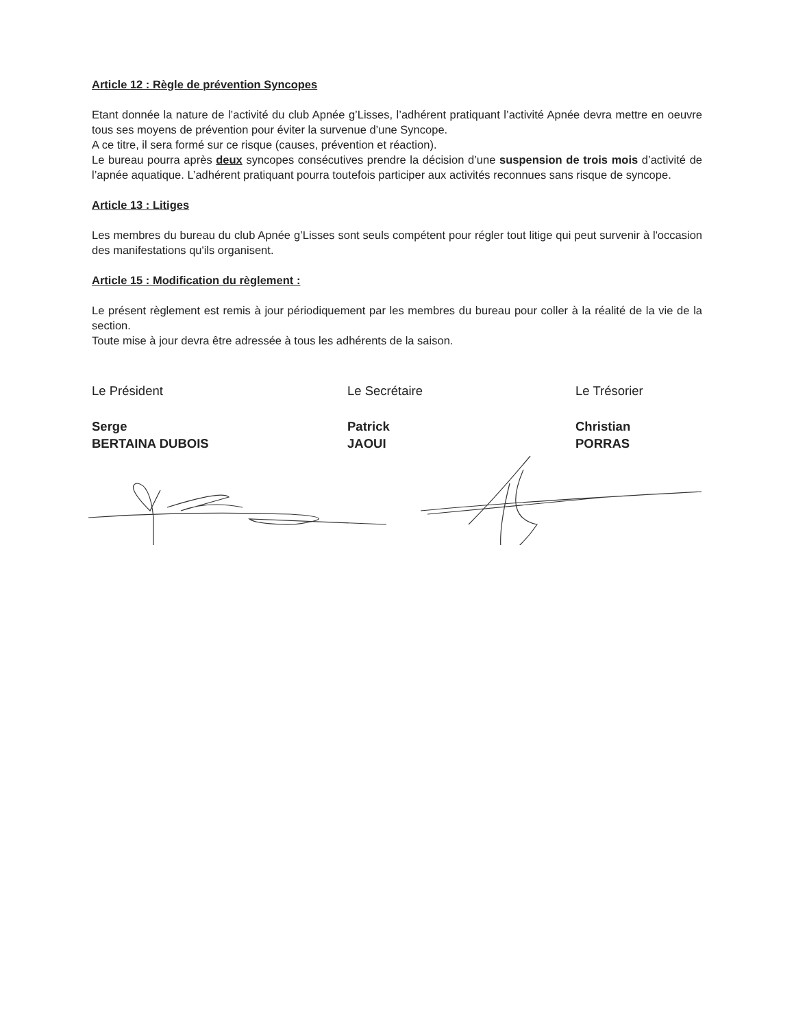Article 12 : Règle de prévention Syncopes
Etant donnée la nature de l’activité du club Apnée g’Lisses, l’adhérent pratiquant l’activité Apnée devra mettre en oeuvre tous ses moyens de prévention pour éviter la survenue d’une Syncope.
A ce titre, il sera formé sur ce risque (causes, prévention et réaction).
Le bureau pourra après deux syncopes consécutives prendre la décision d’une suspension de trois mois d’activité de l’apnée aquatique. L’adhérent pratiquant pourra toutefois participer aux activités reconnues sans risque de syncope.
Article 13 : Litiges
Les membres du bureau du club Apnée g’Lisses sont seuls compétent pour régler tout litige qui peut survenir à l'occasion des manifestations qu'ils organisent.
Article 15 : Modification du règlement :
Le présent règlement est remis à jour périodiquement par les membres du bureau pour coller à la réalité de la vie de la section.
Toute mise à jour devra être adressée à tous les adhérents de la saison.
Le Président
Serge
BERTAINA DUBOIS
Le Secrétaire
Patrick
JAOUI
Le Trésorier
Christian
PORRAS